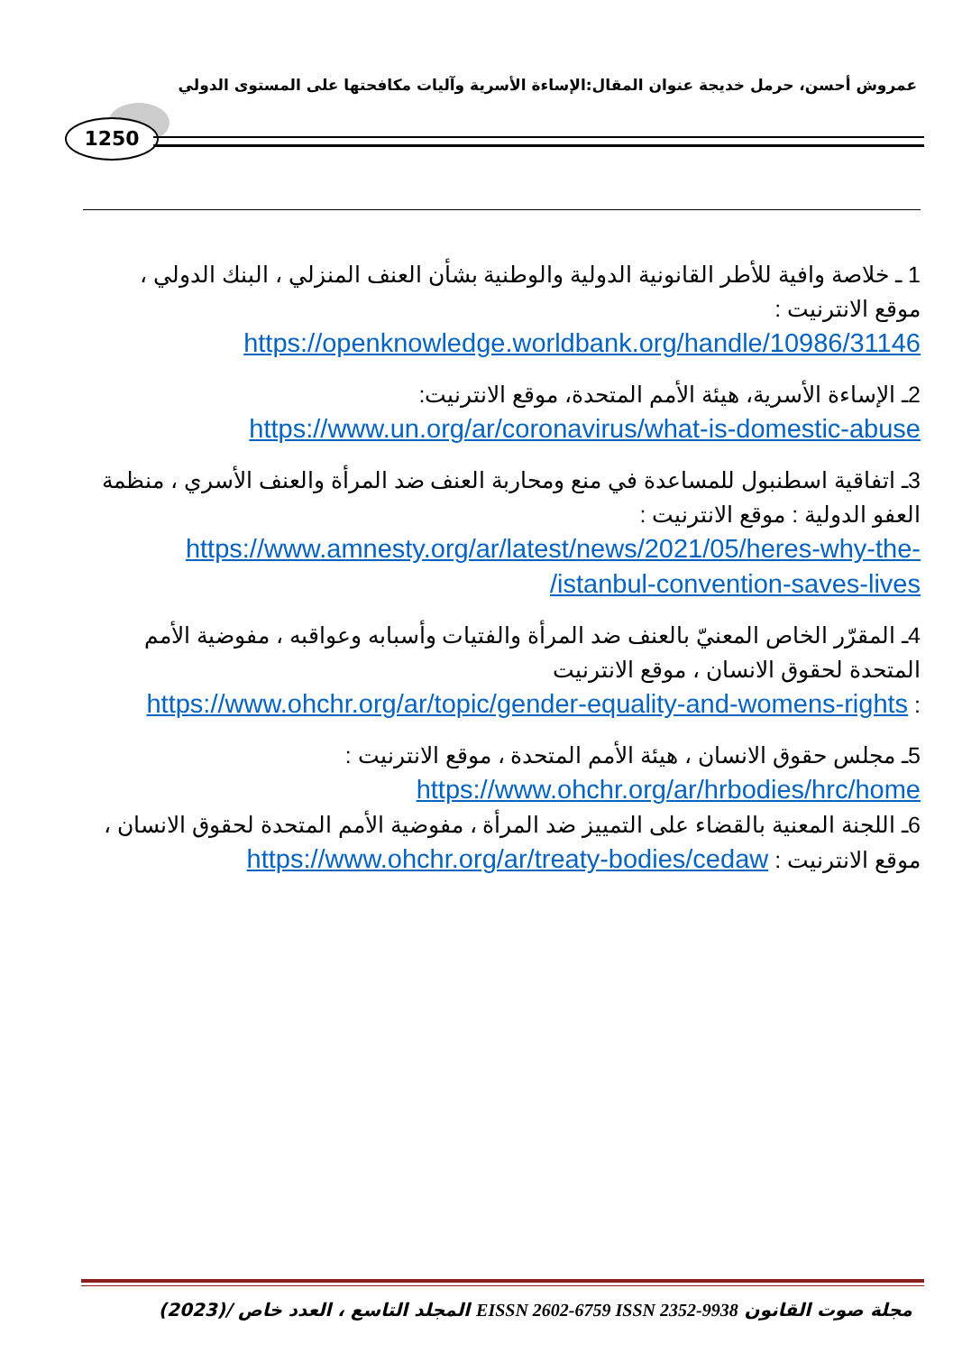عمروش أحسن، حرمل خديجة عنوان المقال:الإساءة الأسرية وآليات مكافحتها على المستوى الدولي
1250
1 ـ خلاصة وافية للأطر القانونية الدولية والوطنية بشأن العنف المنزلي ، البنك الدولي ، موقع الانترنيت :
https://openknowledge.worldbank.org/handle/10986/31146
2ـ الإساءة الأسرية، هيئة الأمم المتحدة، موقع الانترنيت:
https://www.un.org/ar/coronavirus/what-is-domestic-abuse
3ـ اتفاقية اسطنبول للمساعدة في منع ومحاربة العنف ضد المرأة والعنف الأسري ، منظمة العفو الدولية : موقع الانترنيت :
https://www.amnesty.org/ar/latest/news/2021/05/heres-why-the-istanbul-convention-saves-lives/
4ـ المقرّر الخاص المعنيّ بالعنف ضد المرأة والفتيات وأسبابه وعواقبه ، مفوضية الأمم المتحدة لحقوق الانسان ، موقع الانترنيت
: https://www.ohchr.org/ar/topic/gender-equality-and-womens-rights
5ـ مجلس حقوق الانسان ، هيئة الأمم المتحدة ، موقع الانترنيت :
https://www.ohchr.org/ar/hrbodies/hrc/home
6ـ اللجنة المعنية بالقضاء على التمييز ضد المرأة ، مفوضية الأمم المتحدة لحقوق الانسان ، موقع الانترنيت : https://www.ohchr.org/ar/treaty-bodies/cedaw
مجلة صوت القانون EISSN 2602-6759 ISSN 2352-9938 المجلد التاسع ، العدد خاص /(2023)